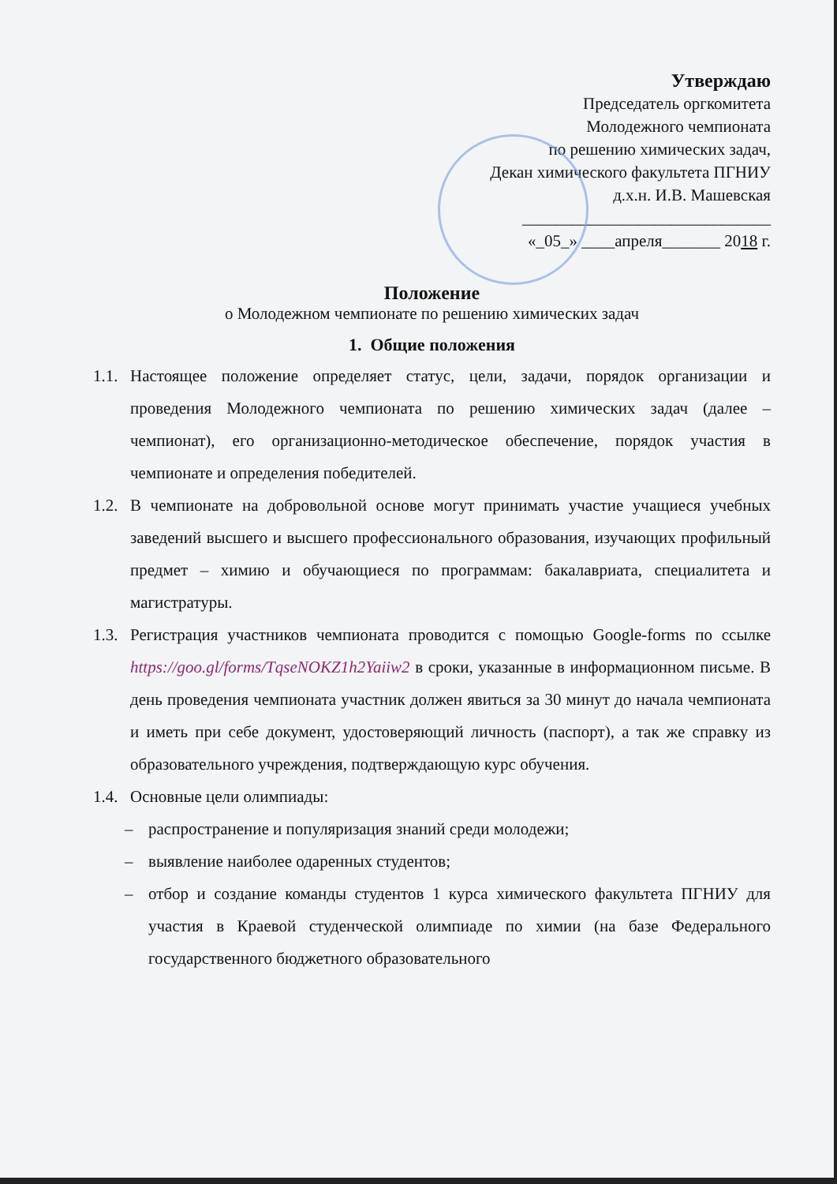Утверждаю
Председатель оргкомитета
Молодежного чемпионата
по решению химических задач,
Декан химического факультета ПГНИУ
д.х.н. И.В. Машевская
______________________________
«_05_» ____апреля_______ 2018 г.
Положение
о Молодежном чемпионате по решению химических задач
1. Общие положения
1.1. Настоящее положение определяет статус, цели, задачи, порядок организации и проведения Молодежного чемпионата по решению химических задач (далее – чемпионат), его организационно-методическое обеспечение, порядок участия в чемпионате и определения победителей.
1.2. В чемпионате на добровольной основе могут принимать участие учащиеся учебных заведений высшего и высшего профессионального образования, изучающих профильный предмет – химию и обучающиеся по программам: бакалавриата, специалитета и магистратуры.
1.3. Регистрация участников чемпионата проводится с помощью Google-forms по ссылке https://goo.gl/forms/TqseNOKZ1h2Yaiiw2 в сроки, указанные в информационном письме. В день проведения чемпионата участник должен явиться за 30 минут до начала чемпионата и иметь при себе документ, удостоверяющий личность (паспорт), а так же справку из образовательного учреждения, подтверждающую курс обучения.
1.4. Основные цели олимпиады:
– распространение и популяризация знаний среди молодежи;
– выявление наиболее одаренных студентов;
– отбор и создание команды студентов 1 курса химического факультета ПГНИУ для участия в Краевой студенческой олимпиаде по химии (на базе Федерального государственного бюджетного образовательного